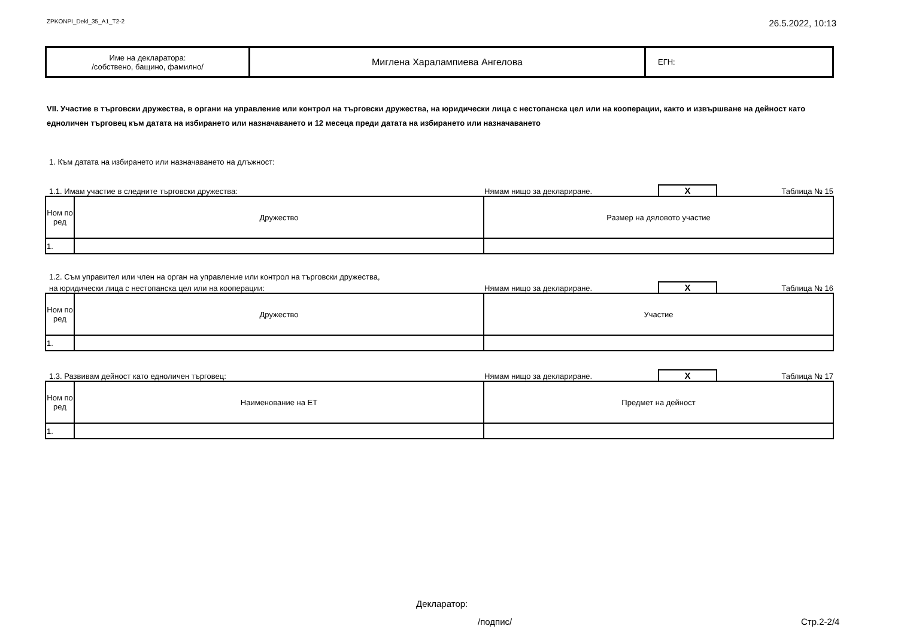ZPKONPI_Dekl_35_A1_T2-2 26.5.2022, 10:13
| Име на декларатора: /собствено, бащино, фамилно/ | Миглена Харалампиева Ангелова | ЕГН: |
VII. Участие в търговски дружества, в органи на управление или контрол на търговски дружества, на юридически лица с нестопанска цел или на кооперации, както и извършване на дейност като едноличен търговец към датата на избирането или назначаването и 12 месеца преди датата на избирането или назначаването
1. Към датата на избирането или назначаването на длъжност:
1.1. Имам участие в следните търговски дружества: Нямам нищо за деклариране. X Таблица № 15
| Ном по ред | Дружество | Размер на дяловото участие |
| --- | --- | --- |
| 1. | | |
1.2. Съм управител или член на орган на управление или контрол на търговски дружества,
на юридически лица с нестопанска цел или на кооперации: Нямам нищо за деклариране. X Таблица № 16
| Ном по ред | Дружество | Участие |
| --- | --- | --- |
| 1. | | |
1.3. Развивам дейност като едноличен търговец: Нямам нищо за деклариране. X Таблица № 17
| Ном по ред | Наименование на ЕТ | Предмет на дейност |
| --- | --- | --- |
| 1. | | |
Декларатор:
/подпис/ Стр.2-2/4